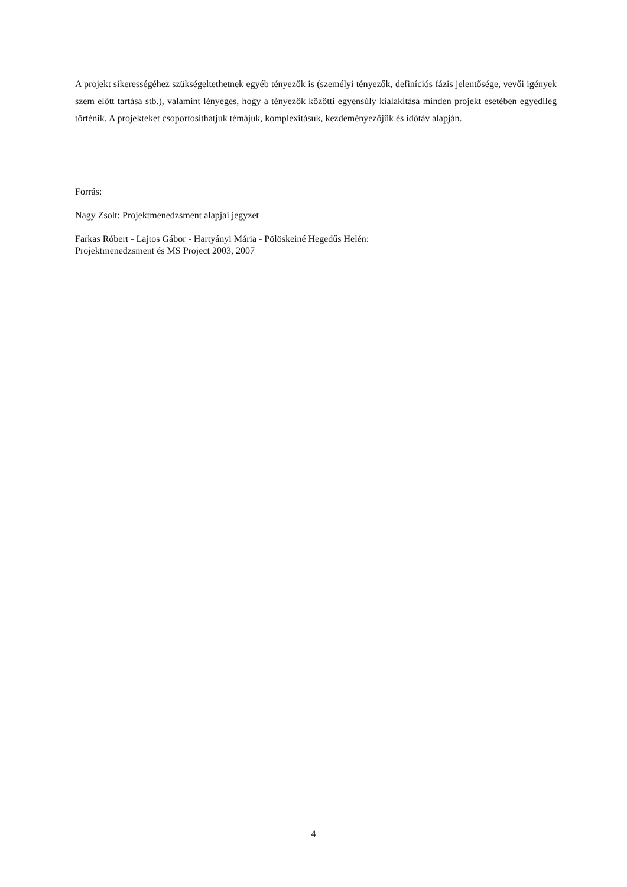A projekt sikerességéhez szükségeltethetnek egyéb tényezők is (személyi tényezők, definíciós fázis jelentősége, vevői igények szem előtt tartása stb.), valamint lényeges, hogy a tényezők közötti egyensúly kialakítása minden projekt esetében egyedileg történik. A projekteket csoportosíthatjuk témájuk, komplexitásuk, kezdeményezőjük és időtáv alapján.
Forrás:
Nagy Zsolt: Projektmenedzsment alapjai jegyzet
Farkas Róbert - Lajtos Gábor - Hartyányi Mária - Pölöskeiné Hegedűs Helén:
Projektmenedzsment és MS Project 2003, 2007
4